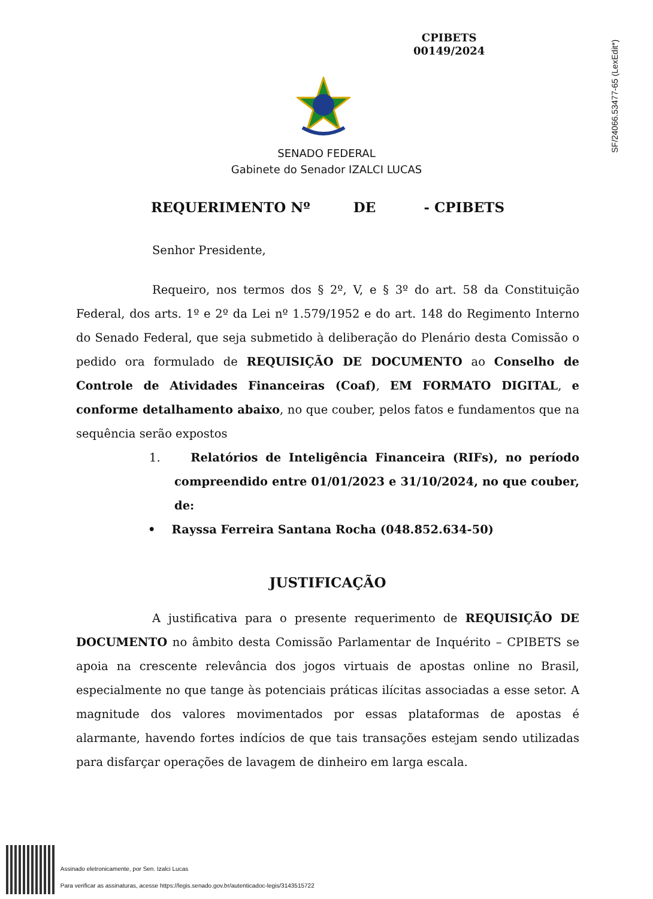CPIBETS
00149/2024
SF/24066.53477-65 (LexEdit*)
SENADO FEDERAL
Gabinete do Senador IZALCI LUCAS
REQUERIMENTO Nº DE - CPIBETS
Senhor Presidente,
Requeiro, nos termos dos § 2º, V, e § 3º do art. 58 da Constituição Federal, dos arts. 1º e 2º da Lei nº 1.579/1952 e do art. 148 do Regimento Interno do Senado Federal, que seja submetido à deliberação do Plenário desta Comissão o pedido ora formulado de REQUISIÇÃO DE DOCUMENTO ao Conselho de Controle de Atividades Financeiras (Coaf), EM FORMATO DIGITAL, e conforme detalhamento abaixo, no que couber, pelos fatos e fundamentos que na sequência serão expostos
1. Relatórios de Inteligência Financeira (RIFs), no período compreendido entre 01/01/2023 e 31/10/2024, no que couber, de:
• Rayssa Ferreira Santana Rocha (048.852.634-50)
JUSTIFICAÇÃO
A justificativa para o presente requerimento de REQUISIÇÃO DE DOCUMENTO no âmbito desta Comissão Parlamentar de Inquérito – CPIBETS se apoia na crescente relevância dos jogos virtuais de apostas online no Brasil, especialmente no que tange às potenciais práticas ilícitas associadas a esse setor. A magnitude dos valores movimentados por essas plataformas de apostas é alarmante, havendo fortes indícios de que tais transações estejam sendo utilizadas para disfarçar operações de lavagem de dinheiro em larga escala.
Assinado eletronicamente, por Sen. Izalci Lucas
Para verificar as assinaturas, acesse https://legis.senado.gov.br/autenticadoc-legis/3143515722